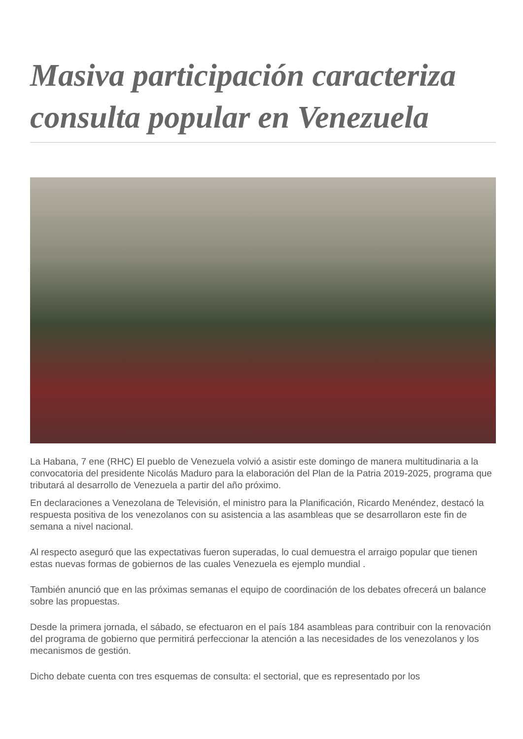Masiva participación caracteriza consulta popular en Venezuela
La Habana, 7 ene (RHC) El pueblo de Venezuela volvió a asistir este domingo de manera multitudinaria a la convocatoria del presidente Nicolás Maduro para la elaboración del Plan de la Patria 2019-2025, programa que tributará al desarrollo de Venezuela a partir del año próximo.
En declaraciones a Venezolana de Televisión, el ministro para la Planificación, Ricardo Menéndez, destacó la respuesta positiva de los venezolanos con su asistencia a las asambleas que se desarrollaron este fin de semana a nivel nacional.
Al respecto aseguró que las expectativas fueron superadas, lo cual demuestra el arraigo popular que tienen estas nuevas formas de gobiernos de las cuales Venezuela es ejemplo mundial .
También anunció que en las próximas semanas el equipo de coordinación de los debates ofrecerá un balance sobre las propuestas.
Desde la primera jornada, el sábado, se efectuaron en el país 184 asambleas para contribuir con la renovación del programa de gobierno que permitirá perfeccionar la atención a las necesidades de los venezolanos y los mecanismos de gestión.
Dicho debate cuenta con tres esquemas de consulta: el sectorial, que es representado por los